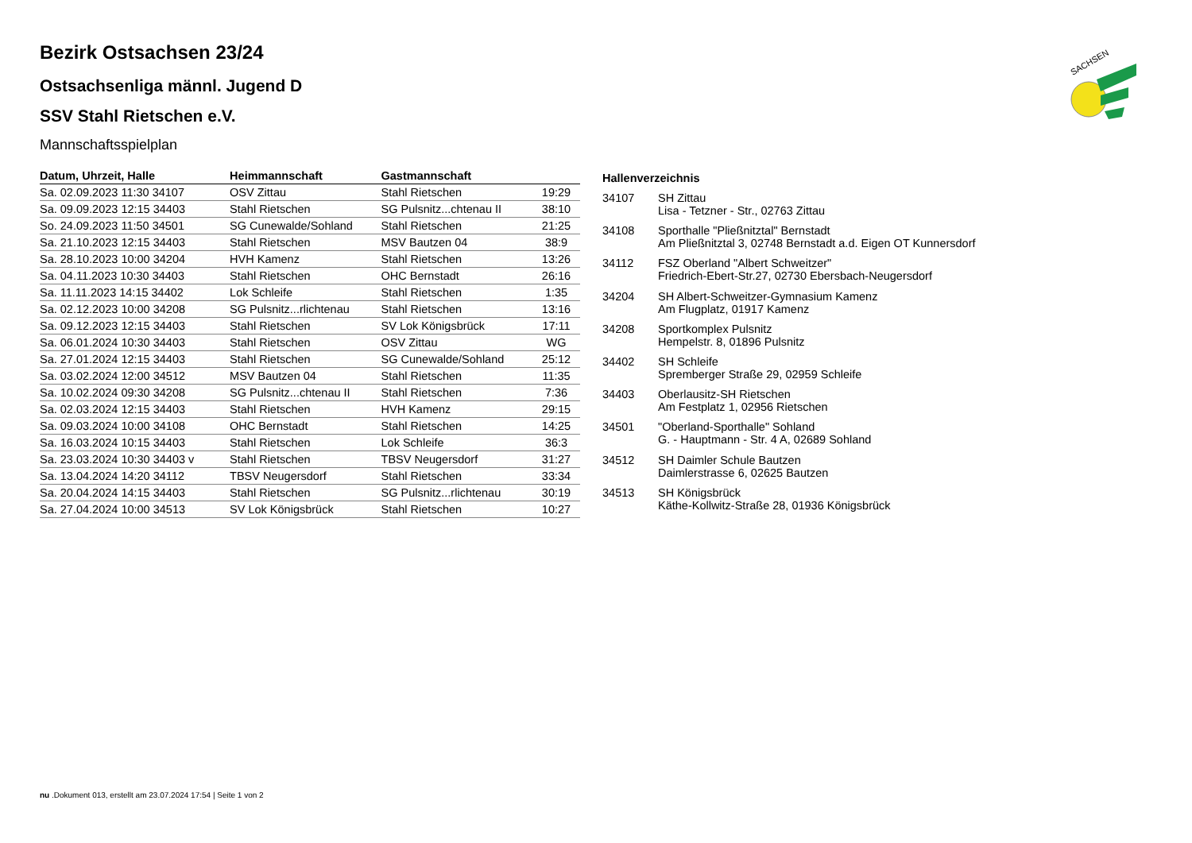SACHSEN
Bezirk Ostsachsen 23/24
Ostsachsenliga männl. Jugend D
SSV Stahl Rietschen e.V.
Mannschaftsspielplan
| Datum, Uhrzeit, Halle | Heimmannschaft | Gastmannschaft | |
| --- | --- | --- | --- |
| Sa. 02.09.2023 11:30 34107 | OSV Zittau | Stahl Rietschen | 19:29 |
| Sa. 09.09.2023 12:15 34403 | Stahl Rietschen | SG Pulsnitz...chtenau II | 38:10 |
| So. 24.09.2023 11:50 34501 | SG Cunewalde/Sohland | Stahl Rietschen | 21:25 |
| Sa. 21.10.2023 12:15 34403 | Stahl Rietschen | MSV Bautzen 04 | 38:9 |
| Sa. 28.10.2023 10:00 34204 | HVH Kamenz | Stahl Rietschen | 13:26 |
| Sa. 04.11.2023 10:30 34403 | Stahl Rietschen | OHC Bernstadt | 26:16 |
| Sa. 11.11.2023 14:15 34402 | Lok Schleife | Stahl Rietschen | 1:35 |
| Sa. 02.12.2023 10:00 34208 | SG Pulsnitz...rlichtenau | Stahl Rietschen | 13:16 |
| Sa. 09.12.2023 12:15 34403 | Stahl Rietschen | SV Lok Königsbrück | 17:11 |
| Sa. 06.01.2024 10:30 34403 | Stahl Rietschen | OSV Zittau | WG |
| Sa. 27.01.2024 12:15 34403 | Stahl Rietschen | SG Cunewalde/Sohland | 25:12 |
| Sa. 03.02.2024 12:00 34512 | MSV Bautzen 04 | Stahl Rietschen | 11:35 |
| Sa. 10.02.2024 09:30 34208 | SG Pulsnitz...chtenau II | Stahl Rietschen | 7:36 |
| Sa. 02.03.2024 12:15 34403 | Stahl Rietschen | HVH Kamenz | 29:15 |
| Sa. 09.03.2024 10:00 34108 | OHC Bernstadt | Stahl Rietschen | 14:25 |
| Sa. 16.03.2024 10:15 34403 | Stahl Rietschen | Lok Schleife | 36:3 |
| Sa. 23.03.2024 10:30 34403 v | Stahl Rietschen | TBSV Neugersdorf | 31:27 |
| Sa. 13.04.2024 14:20 34112 | TBSV Neugersdorf | Stahl Rietschen | 33:34 |
| Sa. 20.04.2024 14:15 34403 | Stahl Rietschen | SG Pulsnitz...rlichtenau | 30:19 |
| Sa. 27.04.2024 10:00 34513 | SV Lok Königsbrück | Stahl Rietschen | 10:27 |
| Hallenverzeichnis | |
| --- | --- |
| 34107 | SH Zittau Lisa - Tetzner - Str., 02763 Zittau |
| 34108 | Sporthalle "Pließnitztal" Bernstadt Am Pließnitztal 3, 02748 Bernstadt a.d. Eigen OT Kunnersdorf |
| 34112 | FSZ Oberland "Albert Schweitzer" Friedrich-Ebert-Str.27, 02730 Ebersbach-Neugersdorf |
| 34204 | SH Albert-Schweitzer-Gymnasium Kamenz Am Flugplatz, 01917 Kamenz |
| 34208 | Sportkomplex Pulsnitz Hempelstr. 8, 01896 Pulsnitz |
| 34402 | SH Schleife Spremberger Straße 29, 02959 Schleife |
| 34403 | Oberlausitz-SH Rietschen Am Festplatz 1, 02956 Rietschen |
| 34501 | "Oberland-Sporthalle" Sohland G. - Hauptmann - Str. 4 A, 02689 Sohland |
| 34512 | SH Daimler Schule Bautzen Daimlerstrasse 6, 02625 Bautzen |
| 34513 | SH Königsbrück Käthe-Kollwitz-Straße 28, 01936 Königsbrück |
nu .Dokument 013, erstellt am 23.07.2024 17:54 | Seite 1 von 2